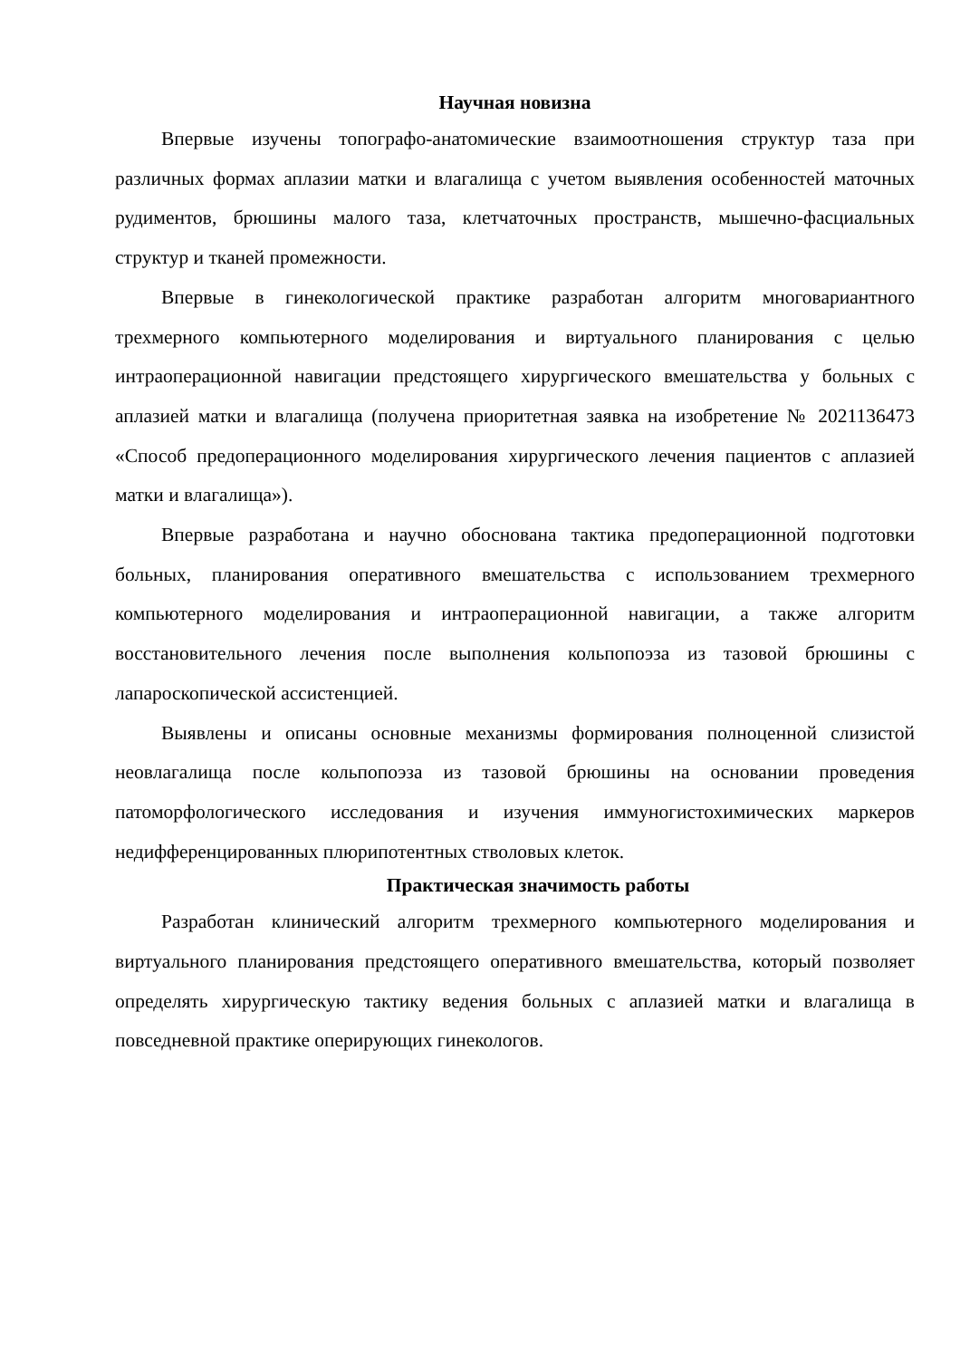Научная новизна
Впервые изучены топографо-анатомические взаимоотношения структур таза при различных формах аплазии матки и влагалища с учетом выявления особенностей маточных рудиментов, брюшины малого таза, клетчаточных пространств, мышечно-фасциальных структур и тканей промежности.
Впервые в гинекологической практике разработан алгоритм многовариантного трехмерного компьютерного моделирования и виртуального планирования с целью интраоперационной навигации предстоящего хирургического вмешательства у больных с аплазией матки и влагалища (получена приоритетная заявка на изобретение № 2021136473 «Способ предоперационного моделирования хирургического лечения пациентов с аплазией матки и влагалища»).
Впервые разработана и научно обоснована тактика предоперационной подготовки больных, планирования оперативного вмешательства с использованием трехмерного компьютерного моделирования и интраоперационной навигации, а также алгоритм восстановительного лечения после выполнения кольпопоэза из тазовой брюшины с лапароскопической ассистенцией.
Выявлены и описаны основные механизмы формирования полноценной слизистой неовлагалища после кольпопоэза из тазовой брюшины на основании проведения патоморфологического исследования и изучения иммуногистохимических маркеров недифференцированных плюрипотентных стволовых клеток.
Практическая значимость работы
Разработан клинический алгоритм трехмерного компьютерного моделирования и виртуального планирования предстоящего оперативного вмешательства, который позволяет определять хирургическую тактику ведения больных с аплазией матки и влагалища в повседневной практике оперирующих гинекологов.